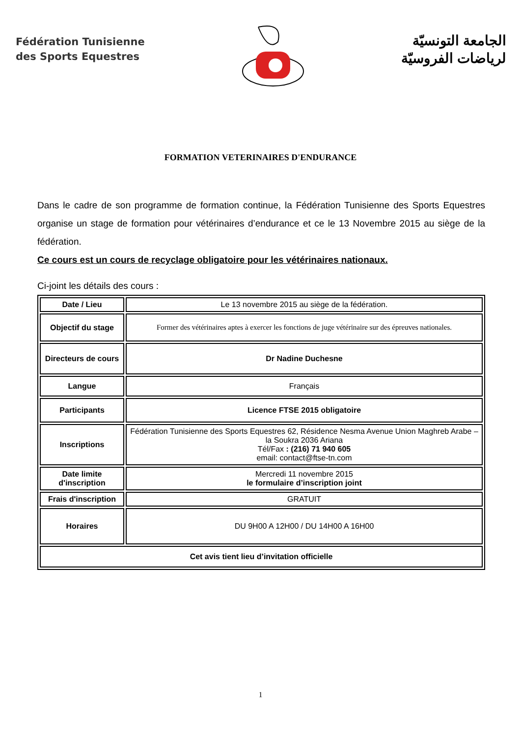Fédération Tunisienne
des Sports Equestres
الجامعة التونسيّة
لرياضات الفروسيّة
FORMATION VETERINAIRES D'ENDURANCE
Dans le cadre de son programme de formation continue, la Fédération Tunisienne des Sports Equestres organise un stage de formation pour vétérinaires d’endurance et ce le 13 Novembre 2015 au siège de la fédération.
Ce cours est un cours de recyclage obligatoire pour les vétérinaires nationaux.
Ci-joint les détails des cours :
| Date / Lieu | Le 13 novembre 2015 au siège de la fédération. |
| Objectif du stage | Former des vétérinaires aptes à exercer les fonctions de juge vétérinaire sur des épreuves nationales. |
| Directeurs de cours | Dr Nadine Duchesne |
| Langue | Français |
| Participants | Licence FTSE 2015 obligatoire |
| Inscriptions | Fédération Tunisienne des Sports Equestres 62, Résidence Nesma Avenue Union Maghreb Arabe – la Soukra 2036 Ariana Tél/Fax : (216) 71 940 605 email: contact@ftse-tn.com |
| Date limite d'inscription | Mercredi 11 novembre 2015 le formulaire d’inscription joint |
| Frais d'inscription | GRATUIT |
| Horaires | DU 9H00 A 12H00 / DU 14H00 A 16H00 |
| Cet avis tient lieu d’invitation officielle | |
1